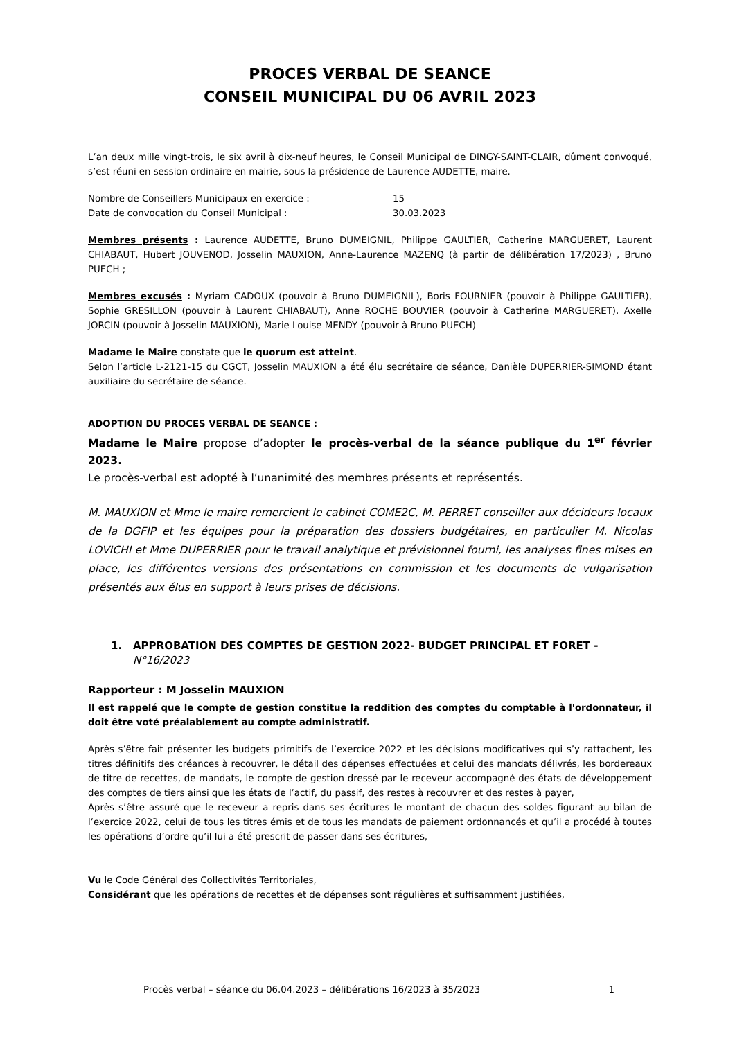PROCES VERBAL DE SEANCE
CONSEIL MUNICIPAL DU 06 AVRIL 2023
L’an deux mille vingt-trois, le six avril à dix-neuf heures, le Conseil Municipal de DINGY-SAINT-CLAIR, dûment convoqué, s’est réuni en session ordinaire en mairie, sous la présidence de Laurence AUDETTE, maire.
Nombre de Conseillers Municipaux en exercice : 15
Date de convocation du Conseil Municipal : 30.03.2023
Membres présents : Laurence AUDETTE, Bruno DUMEIGNIL, Philippe GAULTIER, Catherine MARGUERET, Laurent CHIABAUT, Hubert JOUVENOD, Josselin MAUXION, Anne-Laurence MAZENQ (à partir de délibération 17/2023) , Bruno PUECH ;
Membres excusés : Myriam CADOUX (pouvoir à Bruno DUMEIGNIL), Boris FOURNIER (pouvoir à Philippe GAULTIER), Sophie GRESILLON (pouvoir à Laurent CHIABAUT), Anne ROCHE BOUVIER (pouvoir à Catherine MARGUERET), Axelle JORCIN (pouvoir à Josselin MAUXION), Marie Louise MENDY (pouvoir à Bruno PUECH)
Madame le Maire constate que le quorum est atteint.
Selon l’article L-2121-15 du CGCT, Josselin MAUXION a été élu secrétaire de séance, Danièle DUPERRIER-SIMOND étant auxiliaire du secrétaire de séance.
ADOPTION DU PROCES VERBAL DE SEANCE :
Madame le Maire propose d’adopter le procès-verbal de la séance publique du 1<sup>er</sup> février 2023.
Le procès-verbal est adopté à l’unanimité des membres présents et représentés.
M. MAUXION et Mme le maire remercient le cabinet COME2C, M. PERRET conseiller aux décideurs locaux de la DGFIP et les équipes pour la préparation des dossiers budgétaires, en particulier M. Nicolas LOVICHI et Mme DUPERRIER pour le travail analytique et prévisionnel fourni, les analyses fines mises en place, les différentes versions des présentations en commission et les documents de vulgarisation présentés aux élus en support à leurs prises de décisions.
1. APPROBATION DES COMPTES DE GESTION 2022- BUDGET PRINCIPAL ET FORET - N°16/2023
Rapporteur : M Josselin MAUXION
Il est rappelé que le compte de gestion constitue la reddition des comptes du comptable à l'ordonnateur, il doit être voté préalablement au compte administratif.
Après s’être fait présenter les budgets primitifs de l’exercice 2022 et les décisions modificatives qui s’y rattachent, les titres définitifs des créances à recouvrer, le détail des dépenses effectuées et celui des mandats délivrés, les bordereaux de titre de recettes, de mandats, le compte de gestion dressé par le receveur accompagné des états de développement des comptes de tiers ainsi que les états de l’actif, du passif, des restes à recouvrer et des restes à payer,
Après s’être assuré que le receveur a repris dans ses écritures le montant de chacun des soldes figurant au bilan de l’exercice 2022, celui de tous les titres émis et de tous les mandats de paiement ordonnancés et qu’il a procédé à toutes les opérations d’ordre qu’il lui a été prescrit de passer dans ses écritures,
Vu le Code Général des Collectivités Territoriales,
Considérant que les opérations de recettes et de dépenses sont régulières et suffisamment justifiées,
Procès verbal – séance du 06.04.2023 – délibérations 16/2023 à 35/2023 1